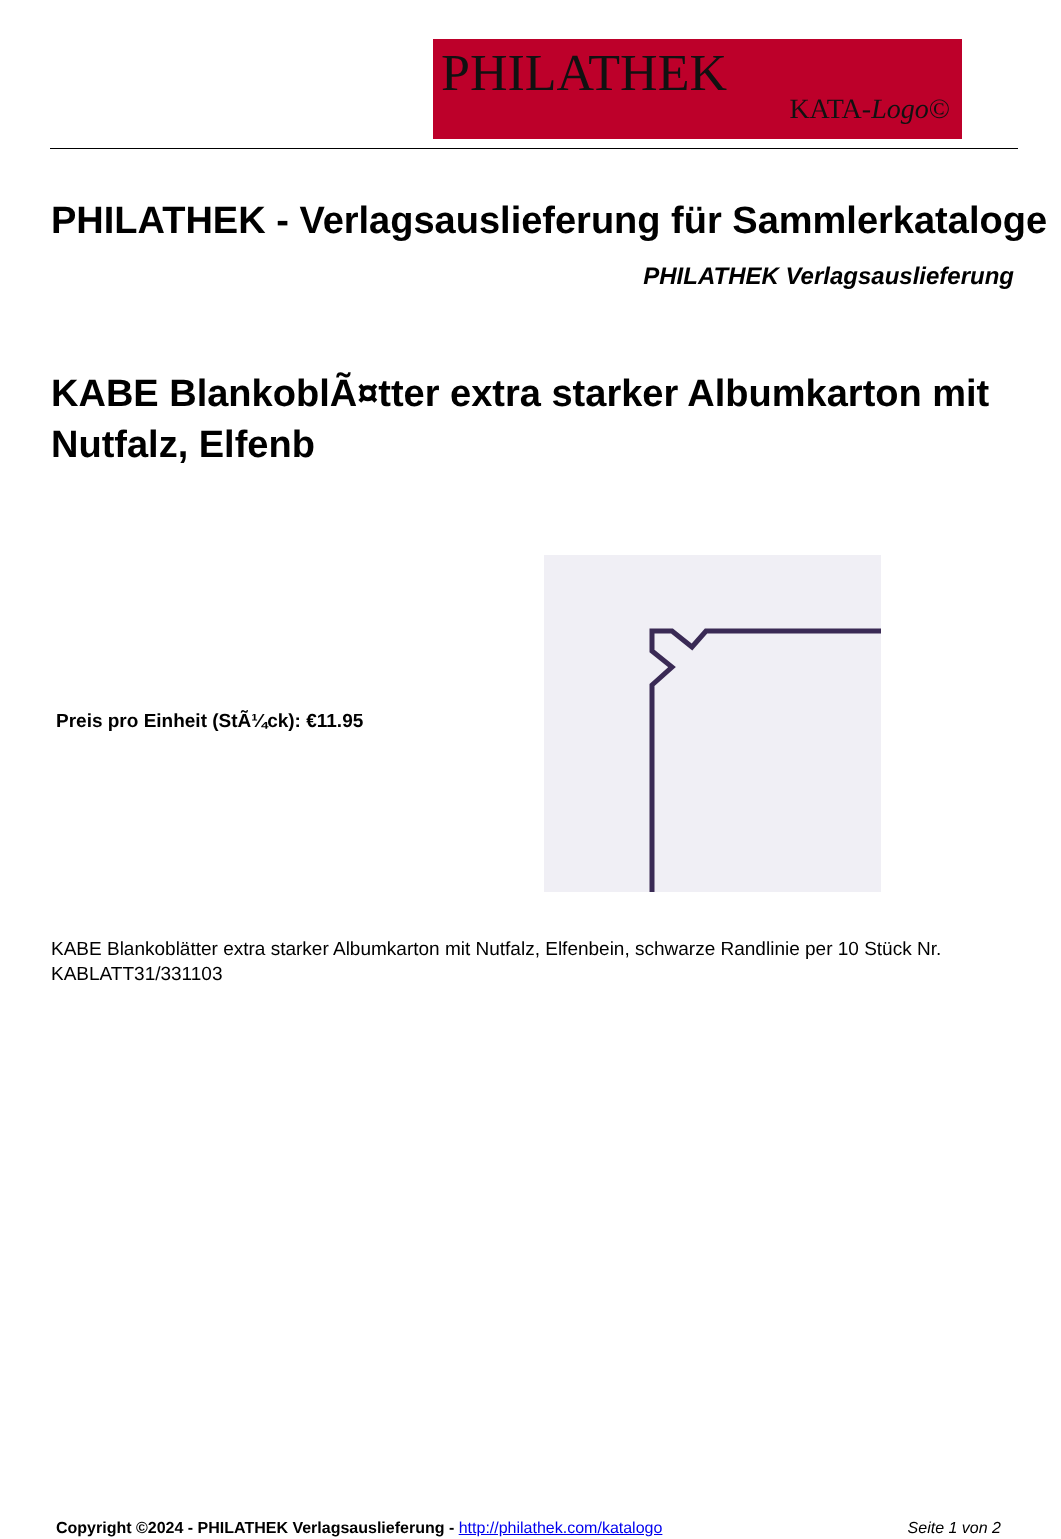PHILATHEK
KATA-Logo©
PHILATHEK - Verlagsauslieferung für Sammlerkataloge
PHILATHEK Verlagsauslieferung
KABE BlankoblÃ¤tter extra starker Albumkarton mit Nutfalz, Elfenb
Preis pro Einheit (StÃ¼ck): €11.95
KABE Blankoblätter extra starker Albumkarton mit Nutfalz, Elfenbein, schwarze Randlinie per 10 Stück Nr. KABLATT31/331103
Copyright ©2024 - PHILATHEK Verlagsauslieferung - http://philathek.com/katalogo Seite 1 von 2